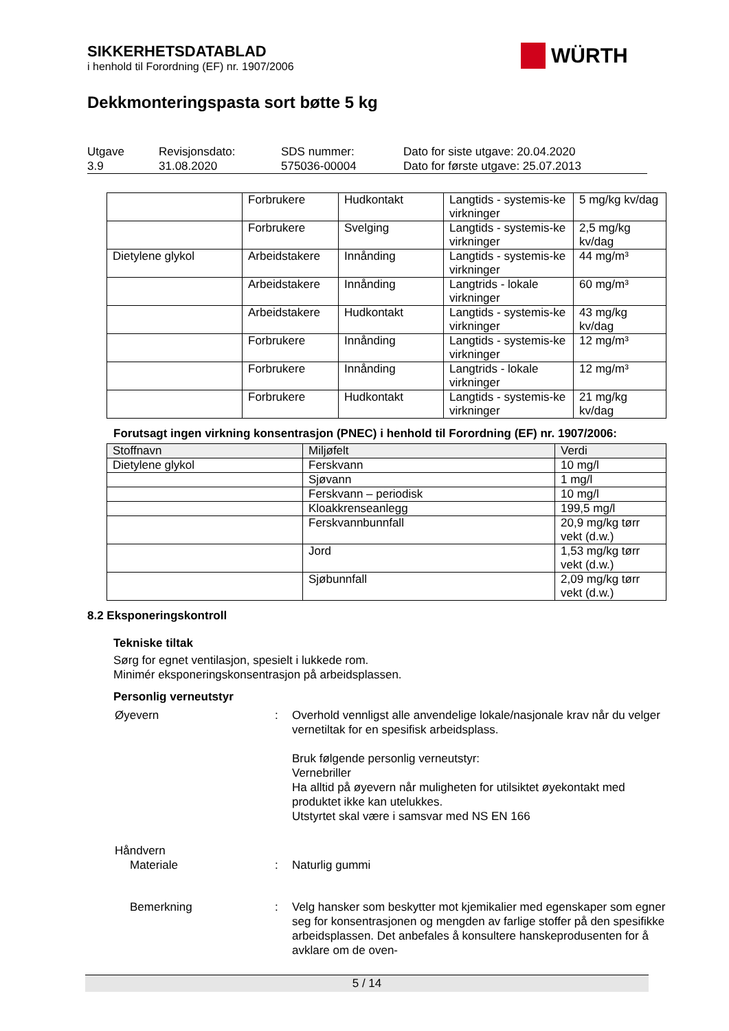SIKKERHETSDATABLAD
i henhold til Forordning (EF) nr. 1907/2006
WÜRTH
Dekkmonteringspasta sort bøtte 5 kg
| Utgave 3.9 | Revisjonsdato: 31.08.2020 | SDS nummer: 575036-00004 | Dato for siste utgave: 20.04.2020 Dato for første utgave: 25.07.2013 |
| | Forbrukere | Hudkontakt | Langtids - systemis-ke virkninger | 5 mg/kg kv/dag |
| | Forbrukere | Svelging | Langtids - systemis-ke virkninger | 2,5 mg/kg kv/dag |
| Dietylene glykol | Arbeidstakere | Innånding | Langtids - systemis-ke virkninger | 44 mg/m³ |
| | Arbeidstakere | Innånding | Langtrids - lokale virkninger | 60 mg/m³ |
| | Arbeidstakere | Hudkontakt | Langtids - systemis-ke virkninger | 43 mg/kg kv/dag |
| | Forbrukere | Innånding | Langtids - systemis-ke virkninger | 12 mg/m³ |
| | Forbrukere | Innånding | Langtrids - lokale virkninger | 12 mg/m³ |
| | Forbrukere | Hudkontakt | Langtids - systemis-ke virkninger | 21 mg/kg kv/dag |
Forutsagt ingen virkning konsentrasjon (PNEC) i henhold til Forordning (EF) nr. 1907/2006:
| Stoffnavn | Miljøfelt | Verdi |
| --- | --- | --- |
| Dietylene glykol | Ferskvann | 10 mg/l |
| | Sjøvann | 1 mg/l |
| | Ferskvann – periodisk | 10 mg/l |
| | Kloakkrenseanlegg | 199,5 mg/l |
| | Ferskvannbunnfall | 20,9 mg/kg tørr vekt (d.w.) |
| | Jord | 1,53 mg/kg tørr vekt (d.w.) |
| | Sjøbunnfall | 2,09 mg/kg tørr vekt (d.w.) |
8.2 Eksponeringskontroll
Tekniske tiltak
Sørg for egnet ventilasjon, spesielt i lukkede rom.
Minimér eksponeringskonsentrasjon på arbeidsplassen.
Personlig verneutstyr
Øyevern : Overhold vennligst alle anvendelige lokale/nasjonale krav når du velger vernetiltak for en spesifisk arbeidsplass.
Bruk følgende personlig verneutstyr:
Vernebriller
Ha alltid på øyevern når muligheten for utilsiktet øyekontakt med produktet ikke kan utelukkes.
Utstyrtet skal være i samsvar med NS EN 166
Håndvern
Materiale : Naturlig gummi
Bemerkning : Velg hansker som beskytter mot kjemikalier med egenskaper som egner seg for konsentrasjonen og mengden av farlige stoffer på den spesifikke arbeidsplassen. Det anbefales å konsultere hanskeprodusenten for å avklare om de oven-
5 / 14